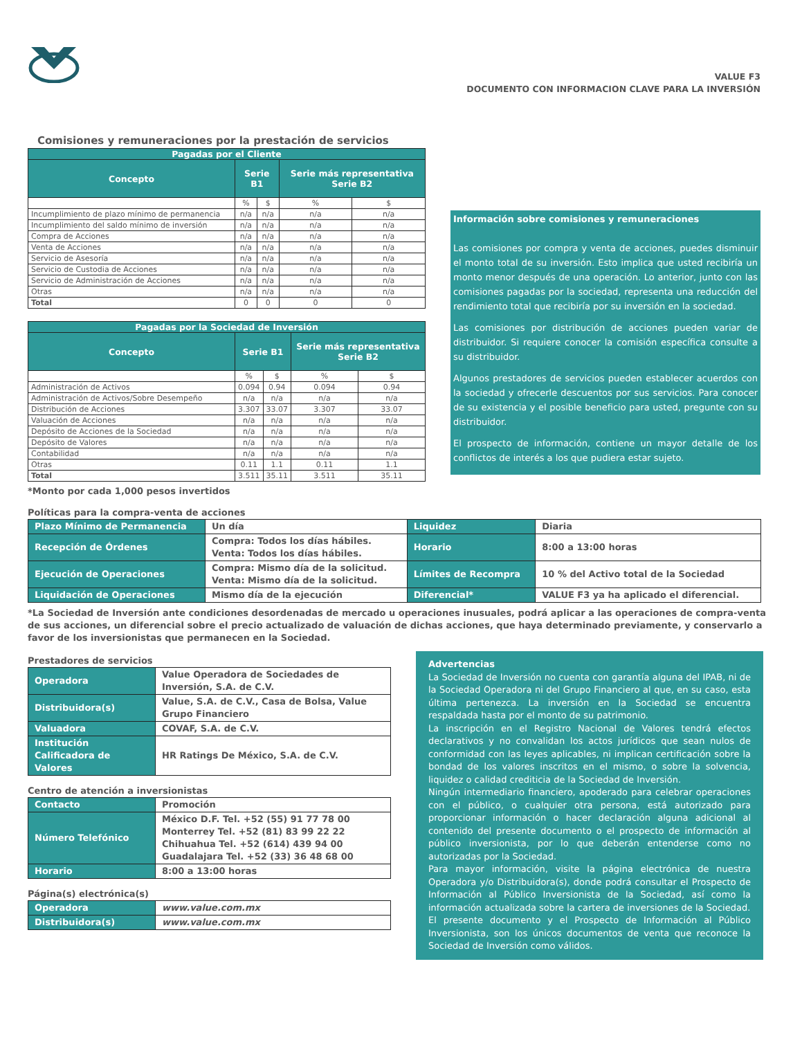VALUE F3
DOCUMENTO CON INFORMACION CLAVE PARA LA INVERSIÓN
Comisiones y remuneraciones por la prestación de servicios
| Pagadas por el Cliente | | | | |
| --- | --- | --- | --- | --- |
| Concepto | Serie B1 | | Serie más representativa Serie B2 | |
| | % | $ | % | $ |
| Incumplimiento de plazo mínimo de permanencia | n/a | n/a | n/a | n/a |
| Incumplimiento del saldo mínimo de inversión | n/a | n/a | n/a | n/a |
| Compra de Acciones | n/a | n/a | n/a | n/a |
| Venta de Acciones | n/a | n/a | n/a | n/a |
| Servicio de Asesoría | n/a | n/a | n/a | n/a |
| Servicio de Custodia de Acciones | n/a | n/a | n/a | n/a |
| Servicio de Administración de Acciones | n/a | n/a | n/a | n/a |
| Otras | n/a | n/a | n/a | n/a |
| Total | 0 | 0 | 0 | 0 |
| Pagadas por la Sociedad de Inversión | | | | |
| --- | --- | --- | --- | --- |
| Concepto | Serie B1 | | Serie más representativa Serie B2 | |
| | % | $ | % | $ |
| Administración de Activos | 0.094 | 0.94 | 0.094 | 0.94 |
| Administración de Activos/Sobre Desempeño | n/a | n/a | n/a | n/a |
| Distribución de Acciones | 3.307 | 33.07 | 3.307 | 33.07 |
| Valuación de Acciones | n/a | n/a | n/a | n/a |
| Depósito de Acciones de la Sociedad | n/a | n/a | n/a | n/a |
| Depósito de Valores | n/a | n/a | n/a | n/a |
| Contabilidad | n/a | n/a | n/a | n/a |
| Otras | 0.11 | 1.1 | 0.11 | 1.1 |
| Total | 3.511 | 35.11 | 3.511 | 35.11 |
*Monto por cada 1,000 pesos invertidos
Información sobre comisiones y remuneraciones
Las comisiones por compra y venta de acciones, puedes disminuir el monto total de su inversión. Esto implica que usted recibiría un monto menor después de una operación. Lo anterior, junto con las comisiones pagadas por la sociedad, representa una reducción del rendimiento total que recibiría por su inversión en la sociedad.
Las comisiones por distribución de acciones pueden variar de distribuidor. Si requiere conocer la comisión específica consulte a su distribuidor.
Algunos prestadores de servicios pueden establecer acuerdos con la sociedad y ofrecerle descuentos por sus servicios. Para conocer de su existencia y el posible beneficio para usted, pregunte con su distribuidor.
El prospecto de información, contiene un mayor detalle de los conflictos de interés a los que pudiera estar sujeto.
Políticas para la compra-venta de acciones
| Plazo Mínimo de Permanencia | Un día | Liquidez | Diaria |
| Recepción de Órdenes | Compra: Todos los días hábiles. Venta: Todos los días hábiles. | Horario | 8:00 a 13:00 horas |
| Ejecución de Operaciones | Compra: Mismo día de la solicitud. Venta: Mismo día de la solicitud. | Límites de Recompra | 10 % del Activo total de la Sociedad |
| Liquidación de Operaciones | Mismo día de la ejecución | Diferencial* | VALUE F3 ya ha aplicado el diferencial. |
*La Sociedad de Inversión ante condiciones desordenadas de mercado u operaciones inusuales, podrá aplicar a las operaciones de compra-venta de sus acciones, un diferencial sobre el precio actualizado de valuación de dichas acciones, que haya determinado previamente, y conservarlo a favor de los inversionistas que permanecen en la Sociedad.
Prestadores de servicios
| Operadora | Value Operadora de Sociedades de Inversión, S.A. de C.V. |
| Distribuidora(s) | Value, S.A. de C.V., Casa de Bolsa, Value Grupo Financiero |
| Valuadora | COVAF, S.A. de C.V. |
| Institución Calificadora de Valores | HR Ratings De México, S.A. de C.V. |
Centro de atención a inversionistas
| Contacto | Promoción |
| Número Telefónico | México D.F. Tel. +52 (55) 91 77 78 00 Monterrey Tel. +52 (81) 83 99 22 22 Chihuahua Tel. +52 (614) 439 94 00 Guadalajara Tel. +52 (33) 36 48 68 00 |
| Horario | 8:00 a 13:00 horas |
Página(s) electrónica(s)
| Operadora | www.value.com.mx |
| Distribuidora(s) | www.value.com.mx |
Advertencias
La Sociedad de Inversión no cuenta con garantía alguna del IPAB, ni de la Sociedad Operadora ni del Grupo Financiero al que, en su caso, esta última pertenezca. La inversión en la Sociedad se encuentra respaldada hasta por el monto de su patrimonio.
La inscripción en el Registro Nacional de Valores tendrá efectos declarativos y no convalidan los actos jurídicos que sean nulos de conformidad con las leyes aplicables, ni implican certificación sobre la bondad de los valores inscritos en el mismo, o sobre la solvencia, liquidez o calidad crediticia de la Sociedad de Inversión.
Ningún intermediario financiero, apoderado para celebrar operaciones con el público, o cualquier otra persona, está autorizado para proporcionar información o hacer declaración alguna adicional al contenido del presente documento o el prospecto de información al público inversionista, por lo que deberán entenderse como no autorizadas por la Sociedad.
Para mayor información, visite la página electrónica de nuestra Operadora y/o Distribuidora(s), donde podrá consultar el Prospecto de Información al Público Inversionista de la Sociedad, así como la información actualizada sobre la cartera de inversiones de la Sociedad.
El presente documento y el Prospecto de Información al Público Inversionista, son los únicos documentos de venta que reconoce la Sociedad de Inversión como válidos.